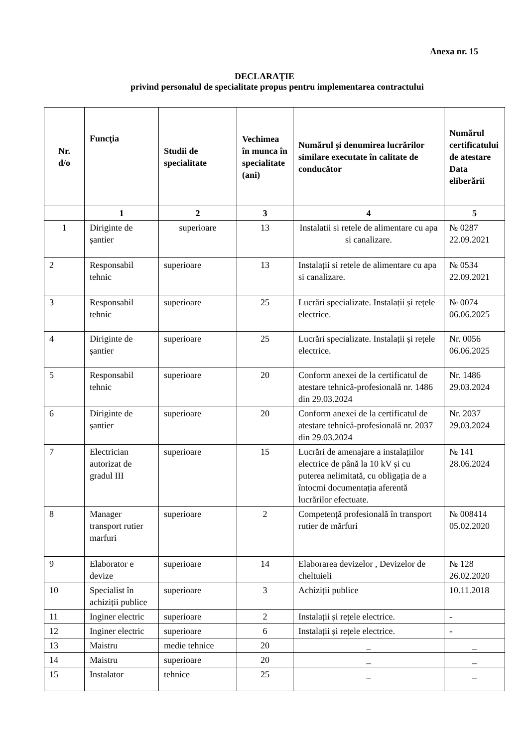Anexa nr. 15
DECLARAŢIE
privind personalul de specialitate propus pentru implementarea contractului
| Nr. d/o | Funcţia | Studii de specialitate | Vechimea în munca în specialitate (ani) | Numărul şi denumirea lucrărilor similare executate în calitate de conducător | Numărul certificatului de atestare Data eliberării |
| --- | --- | --- | --- | --- | --- |
| | 1 | 2 | 3 | 4 | 5 |
| 1 | Diriginte de șantier | superioare | 13 | Instalatii si retele de alimentare cu apa si canalizare. | № 0287 22.09.2021 |
| 2 | Responsabil tehnic | superioare | 13 | Instalații si retele de alimentare cu apa si canalizare. | № 0534 22.09.2021 |
| 3 | Responsabil tehnic | superioare | 25 | Lucrări specializate. Instalații și rețele electrice. | № 0074 06.06.2025 |
| 4 | Diriginte de șantier | superioare | 25 | Lucrări specializate. Instalații și rețele electrice. | Nr. 0056 06.06.2025 |
| 5 | Responsabil tehnic | superioare | 20 | Conform anexei de la certificatul de atestare tehnică-profesională nr. 1486 din 29.03.2024 | Nr. 1486 29.03.2024 |
| 6 | Diriginte de șantier | superioare | 20 | Conform anexei de la certificatul de atestare tehnică-profesională nr. 2037 din 29.03.2024 | Nr. 2037 29.03.2024 |
| 7 | Electrician autorizat de gradul III | superioare | 15 | Lucrări de amenajare a instalațiilor electrice de până la 10 kV și cu puterea nelimitată, cu obligația de a întocmi documentația aferentă lucrărilor efectuate. | № 141 28.06.2024 |
| 8 | Manager transport rutier marfuri | superioare | 2 | Competență profesională în transport rutier de mărfuri | № 008414 05.02.2020 |
| 9 | Elaborator e devize | superioare | 14 | Elaborarea devizelor , Devizelor de cheltuieli | № 128 26.02.2020 |
| 10 | Specialist în achiziții publice | superioare | 3 | Achiziții publice | 10.11.2018 |
| 11 | Inginer electric | superioare | 2 | Instalații și rețele electrice. | - |
| 12 | Inginer electric | superioare | 6 | Instalații și rețele electrice. | - |
| 13 | Maistru | medie tehnice | 20 | _ | _ |
| 14 | Maistru | superioare | 20 | _ | _ |
| 15 | Instalator | tehnice | 25 | _ | _ |